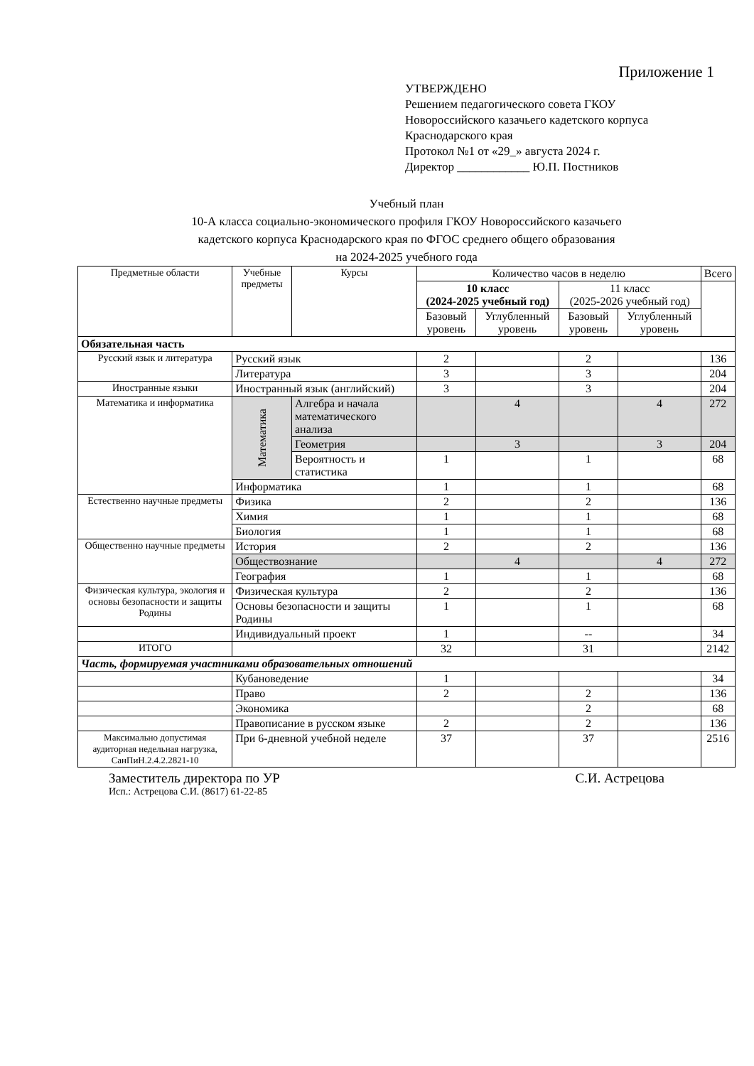Приложение 1
УТВЕРЖДЕНО
Решением педагогического совета ГКОУ
Новороссийского казачьего кадетского корпуса
Краснодарского края
Протокол №1 от «29_» августа 2024 г.
Директор ____________ Ю.П. Постников
Учебный план
10-А класса социально-экономического профиля ГКОУ Новороссийского казачьего
кадетского корпуса Краснодарского края по ФГОС среднего общего образования
на 2024-2025 учебного года
| Предметные области | Учебные предметы | Курсы | Количество часов в неделю | | | | Всего |
| --- | --- | --- | --- | --- | --- | --- | --- |
| | | | 10 класс (2024-2025 учебный год) | | 11 класс (2025-2026 учебный год) | | |
| | | | Базовый уровень | Углубленный уровень | Базовый уровень | Углубленный уровень | |
| Обязательная часть | | | | | | | |
| Русский язык и литература | Русский язык | | 2 | | 2 | | 136 |
| | Литература | | 3 | | 3 | | 204 |
| Иностранные языки | Иностранный язык (английский) | | 3 | | 3 | | 204 |
| Математика и информатика | Математика | Алгебра и начала математического анализа | | 4 | | 4 | 272 |
| | | Геометрия | | 3 | | 3 | 204 |
| | | Вероятность и статистика | 1 | | 1 | | 68 |
| | Информатика | | 1 | | 1 | | 68 |
| Естественно научные предметы | Физика | | 2 | | 2 | | 136 |
| | Химия | | 1 | | 1 | | 68 |
| | Биология | | 1 | | 1 | | 68 |
| Общественно научные предметы | История | | 2 | | 2 | | 136 |
| | Обществознание | | | 4 | | 4 | 272 |
| | География | | 1 | | 1 | | 68 |
| Физическая культура, экология и основы безопасности и защиты Родины | Физическая культура | | 2 | | 2 | | 136 |
| | Основы безопасности и защиты Родины | | 1 | | 1 | | 68 |
| | Индивидуальный проект | | 1 | | -- | | 34 |
| ИТОГО | | | 32 | | 31 | | 2142 |
| Часть, формируемая участниками образовательных отношений | | | | | | | |
| | Кубановедение | | 1 | | | | 34 |
| | Право | | 2 | | 2 | | 136 |
| | Экономика | | | | 2 | | 68 |
| | Правописание в русском языке | | 2 | | 2 | | 136 |
| Максимально допустимая аудиторная недельная нагрузка, СанПиН.2.4.2.2821-10 | При 6-дневной учебной неделе | | 37 | | 37 | | 2516 |
Заместитель директора по УР С.И. Астрецова
Исп.: Астрецова С.И. (8617) 61-22-85